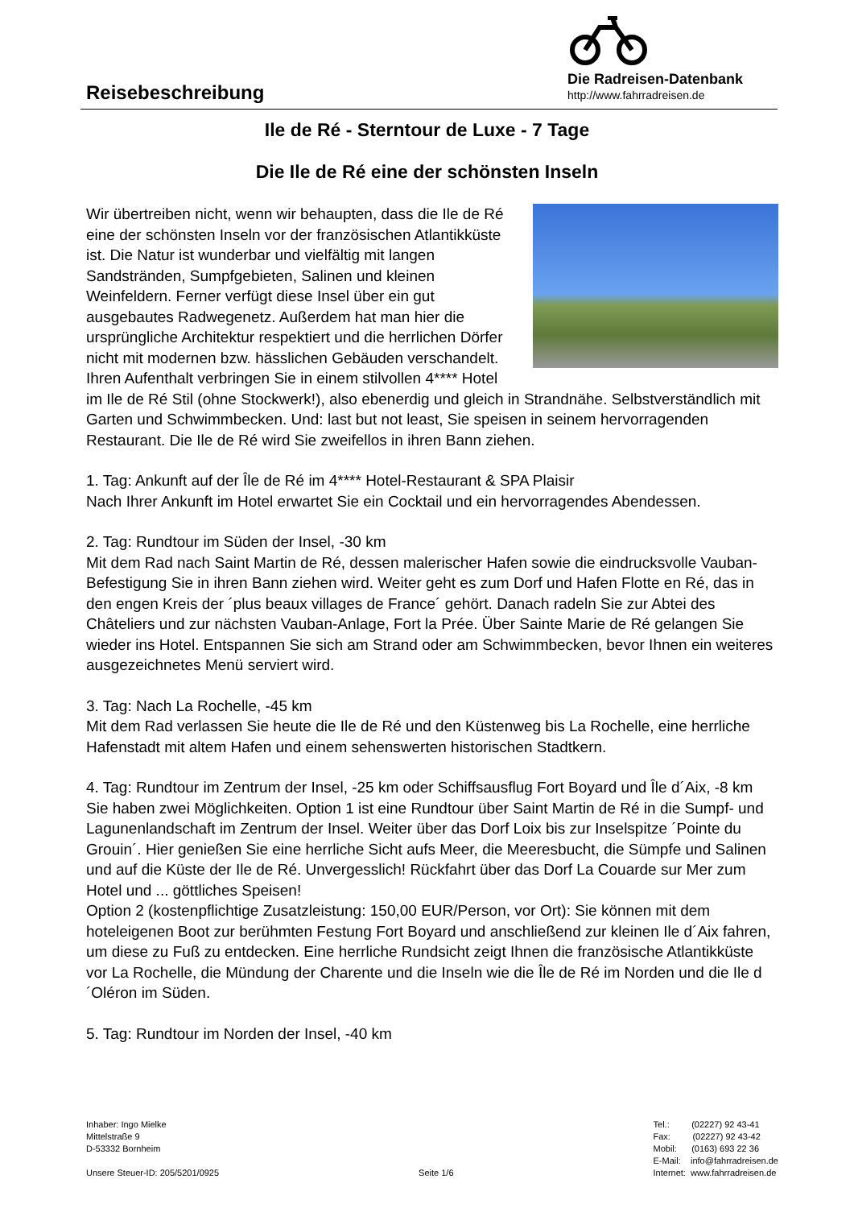Reisebeschreibung
Die Radreisen-Datenbank
http://www.fahrradreisen.de
Ile de Ré - Sterntour de Luxe - 7 Tage
Die Ile de Ré eine der schönsten Inseln
Wir übertreiben nicht, wenn wir behaupten, dass die Ile de Ré eine der schönsten Inseln vor der französischen Atlantikküste ist. Die Natur ist wunderbar und vielfältig mit langen Sandstränden, Sumpfgebieten, Salinen und kleinen Weinfeldern. Ferner verfügt diese Insel über ein gut ausgebautes Radwegenetz. Außerdem hat man hier die ursprüngliche Architektur respektiert und die herrlichen Dörfer nicht mit modernen bzw. hässlichen Gebäuden verschandelt. Ihren Aufenthalt verbringen Sie in einem stilvollen 4**** Hotel im Ile de Ré Stil (ohne Stockwerk!), also ebenerdig und gleich in Strandnähe. Selbstverständlich mit Garten und Schwimmbecken. Und: last but not least, Sie speisen in seinem hervorragenden Restaurant. Die Ile de Ré wird Sie zweifellos in ihren Bann ziehen.
1. Tag: Ankunft auf der Île de Ré im 4**** Hotel-Restaurant & SPA Plaisir
Nach Ihrer Ankunft im Hotel erwartet Sie ein Cocktail und ein hervorragendes Abendessen.
2. Tag: Rundtour im Süden der Insel, -30 km
Mit dem Rad nach Saint Martin de Ré, dessen malerischer Hafen sowie die eindrucksvolle Vauban-Befestigung Sie in ihren Bann ziehen wird. Weiter geht es zum Dorf und Hafen Flotte en Ré, das in den engen Kreis der ´plus beaux villages de France´ gehört. Danach radeln Sie zur Abtei des Châteliers und zur nächsten Vauban-Anlage, Fort la Prée. Über Sainte Marie de Ré gelangen Sie wieder ins Hotel. Entspannen Sie sich am Strand oder am Schwimmbecken, bevor Ihnen ein weiteres ausgezeichnetes Menü serviert wird.
3. Tag: Nach La Rochelle, -45 km
Mit dem Rad verlassen Sie heute die Ile de Ré und den Küstenweg bis La Rochelle, eine herrliche Hafenstadt mit altem Hafen und einem sehenswerten historischen Stadtkern.
4. Tag: Rundtour im Zentrum der Insel, -25 km oder Schiffsausflug Fort Boyard und Île d´Aix, -8 km
Sie haben zwei Möglichkeiten. Option 1 ist eine Rundtour über Saint Martin de Ré in die Sumpf- und Lagunenlandschaft im Zentrum der Insel. Weiter über das Dorf Loix bis zur Inselspitze ´Pointe du Grouin´. Hier genießen Sie eine herrliche Sicht aufs Meer, die Meeresbucht, die Sümpfe und Salinen und auf die Küste der Ile de Ré. Unvergesslich! Rückfahrt über das Dorf La Couarde sur Mer zum Hotel und ... göttliches Speisen!
Option 2 (kostenpflichtige Zusatzleistung: 150,00 EUR/Person, vor Ort): Sie können mit dem hoteleigenen Boot zur berühmten Festung Fort Boyard und anschließend zur kleinen Ile d´Aix fahren, um diese zu Fuß zu entdecken. Eine herrliche Rundsicht zeigt Ihnen die französische Atlantikküste vor La Rochelle, die Mündung der Charente und die Inseln wie die Île de Ré im Norden und die Ile d´Oléron im Süden.
5. Tag: Rundtour im Norden der Insel, -40 km
Inhaber: Ingo Mielke
Mittelstraße 9
D-53332 Bornheim
Unsere Steuer-ID: 205/5201/0925
Seite 1/6 Tel.: (02227) 92 43-41
Fax: (02227) 92 43-42
Mobil: (0163) 693 22 36
E-Mail: info@fahrradreisen.de
Internet: www.fahrradreisen.de